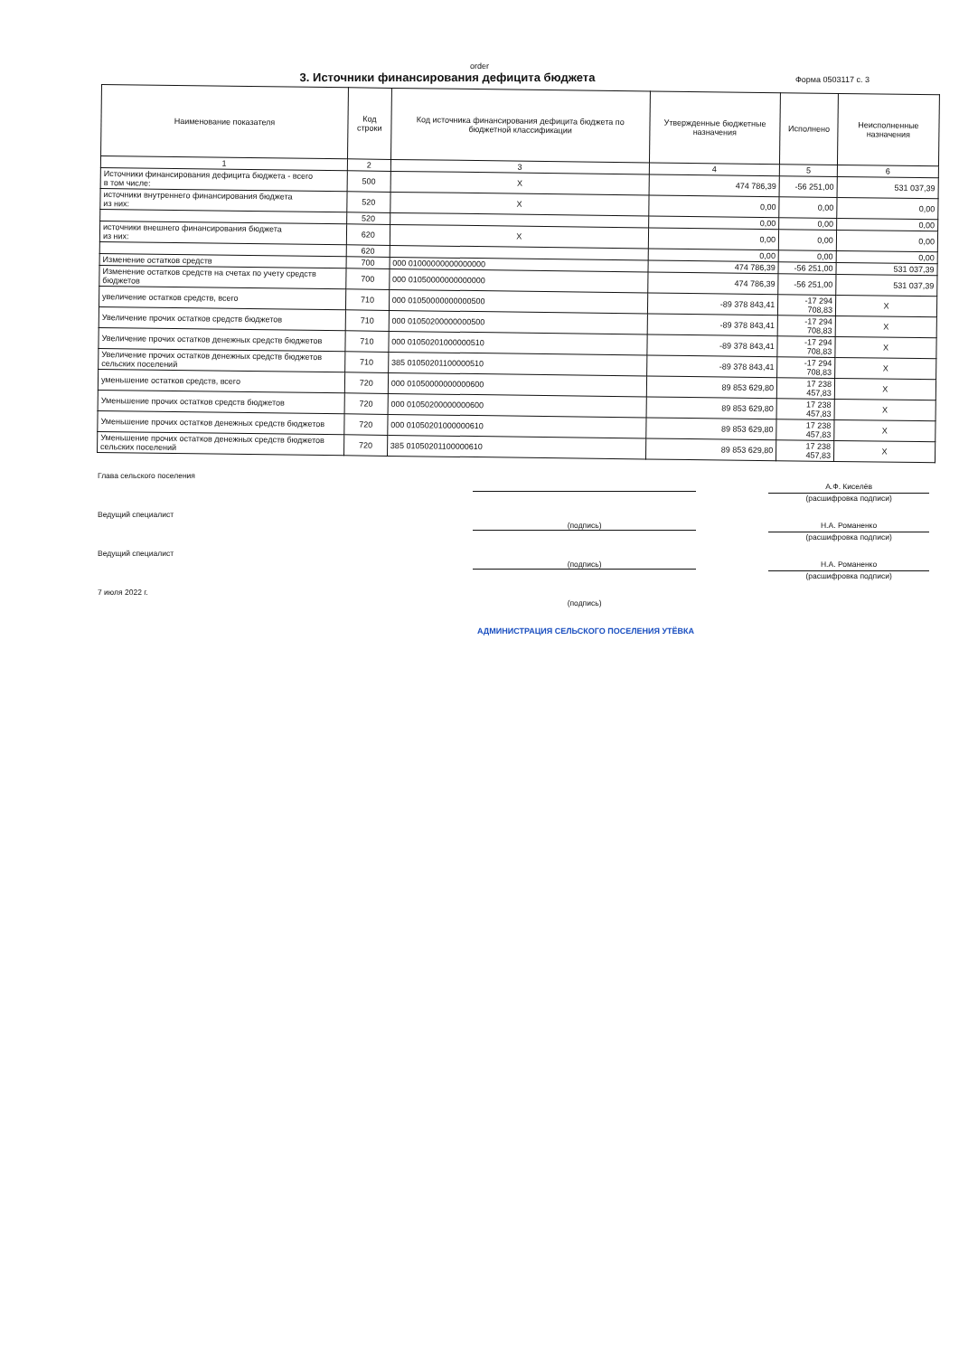order
3. Источники финансирования дефицита бюджета
Форма 0503117 с. 3
| Наименование показателя | Код строки | Код источника финансирования дефицита бюджета по бюджетной классификации | Утвержденные бюджетные назначения | Исполнено | Неисполненные назначения |
| --- | --- | --- | --- | --- | --- |
| 1 | 2 | 3 | 4 | 5 | 6 |
| Источники финансирования дефицита бюджета - всего в том числе: | 500 | X | 474 786,39 | -56 251,00 | 531 037,39 |
| источники внутреннего финансирования бюджета из них: | 520 | X | 0,00 | 0,00 | 0,00 |
| | 520 | | 0,00 | 0,00 | 0,00 |
| источники внешнего финансирования бюджета из них: | 620 | X | 0,00 | 0,00 | 0,00 |
| | 620 | | 0,00 | 0,00 | 0,00 |
| Изменение остатков средств | 700 | 000 01000000000000000 | 474 786,39 | -56 251,00 | 531 037,39 |
| Изменение остатков средств на счетах по учету средств бюджетов | 700 | 000 01050000000000000 | 474 786,39 | -56 251,00 | 531 037,39 |
| увеличение остатков средств, всего | 710 | 000 01050000000000500 | -89 378 843,41 | -17 294 708,83 | X |
| Увеличение прочих остатков средств бюджетов | 710 | 000 01050200000000500 | -89 378 843,41 | -17 294 708,83 | X |
| Увеличение прочих остатков денежных средств бюджетов | 710 | 000 01050201000000510 | -89 378 843,41 | -17 294 708,83 | X |
| Увеличение прочих остатков денежных средств бюджетов сельских поселений | 710 | 385 01050201100000510 | -89 378 843,41 | -17 294 708,83 | X |
| уменьшение остатков средств, всего | 720 | 000 01050000000000600 | 89 853 629,80 | 17 238 457,83 | X |
| Уменьшение прочих остатков средств бюджетов | 720 | 000 01050200000000600 | 89 853 629,80 | 17 238 457,83 | X |
| Уменьшение прочих остатков денежных средств бюджетов | 720 | 000 01050201000000610 | 89 853 629,80 | 17 238 457,83 | X |
| Уменьшение прочих остатков денежных средств бюджетов сельских поселений | 720 | 385 01050201100000610 | 89 853 629,80 | 17 238 457,83 | X |
Глава сельского поселения
А.Ф. Киселёв
(расшифровка подписи)
Ведущий специалист
(подпись) Н.А. Романенко
(расшифровка подписи)
Ведущий специалист
(подпись) Н.А. Романенко
(расшифровка подписи)
7 июля 2022 г.
(подпись)
АДМИНИСТРАЦИЯ СЕЛЬСКОГО ПОСЕЛЕНИЯ УТЁВКА